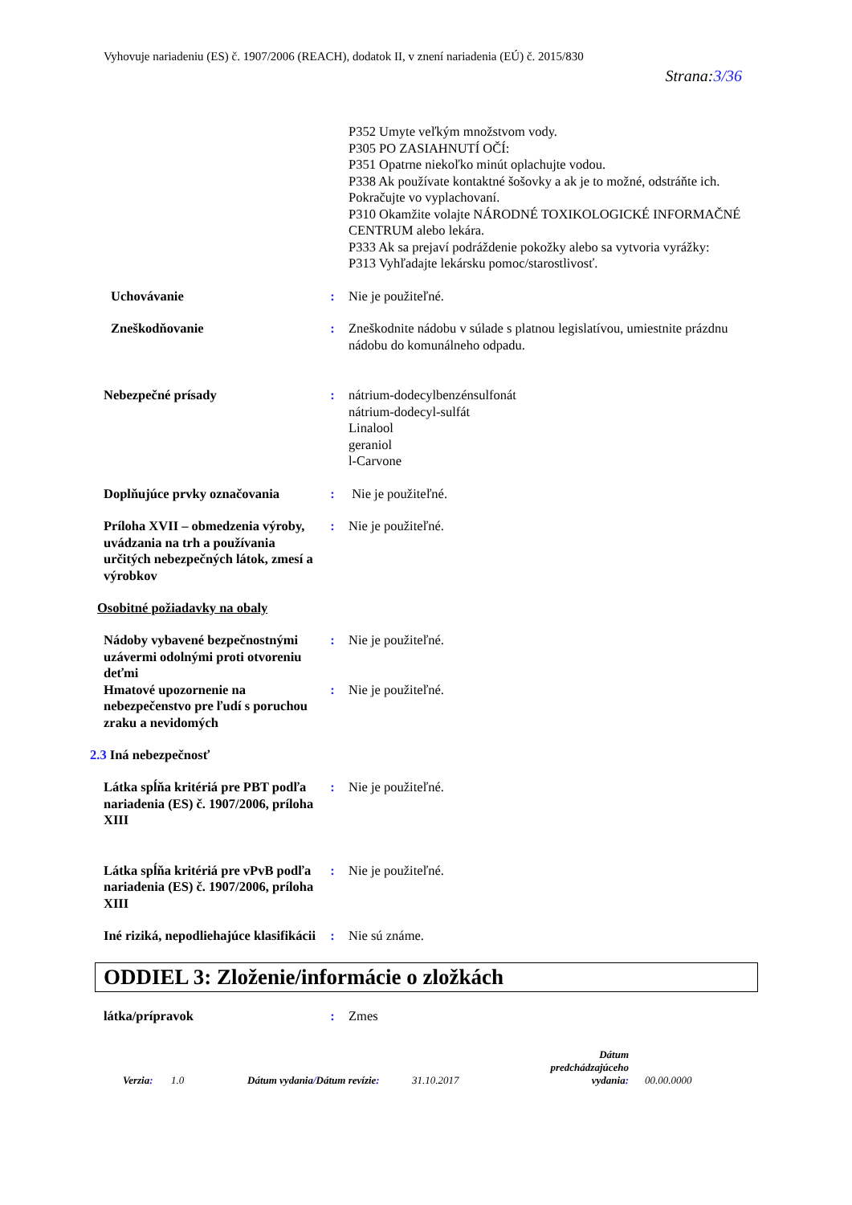Vyhovuje nariadeniu (ES) č. 1907/2006 (REACH), dodatok II, v znení nariadenia (EÚ) č. 2015/830
Strana:3/36
P352 Umyte veľkým množstvom vody.
P305 PO ZASIAHNUTÍ OČÍ:
P351 Opatrne niekoľko minút oplachujte vodou.
P338 Ak používate kontaktné šošovky a ak je to možné, odstráňte ich. Pokračujte vo vyplachovaní.
P310 Okamžite volajte NÁRODNÉ TOXIKOLOGICKÉ INFORMAČNÉ CENTRUM alebo lekára.
P333 Ak sa prejaví podráždenie pokožky alebo sa vytvoria vyrážky:
P313 Vyhľadajte lekársku pomoc/starostlivosť.
Uchovávanie : Nie je použiteľné.
Zneškodňovanie : Zneškodnite nádobu v súlade s platnou legislatívou, umiestnite prázdnu nádobu do komunálneho odpadu.
Nebezpečné prísady : nátrium-dodecylbenzénsulfonát
nátrium-dodecyl-sulfát
Linalool
geraniol
l-Carvone
Doplňujúce prvky označovania
: Nie je použiteľné.
Príloha XVII – obmedzenia výroby, uvádzania na trh a používania určitých nebezpečných látok, zmesí a výrobkov
: Nie je použiteľné.
Osobitné požiadavky na obaly
Nádoby vybavené bezpečnostnými uzávermi odolnými proti otvoreniu deťmi
: Nie je použiteľné.
Hmatové upozornenie na nebezpečenstvo pre ľudí s poruchou zraku a nevidomých
: Nie je použiteľné.
2.3 Iná nebezpečnosť
Látka spĺňa kritériá pre PBT podľa nariadenia (ES) č. 1907/2006, príloha XIII
: Nie je použiteľné.
Látka spĺňa kritériá pre vPvB podľa nariadenia (ES) č. 1907/2006, príloha XIII
: Nie je použiteľné.
Iné riziká, nepodliehajúce klasifikácii
: Nie sú známe.
ODDIEL 3: Zloženie/informácie o zložkách
látka/prípravok : Zmes
Verzia:
1.0
Dátum vydania/Dátum revízie:
31.10.2017
Dátum predchádzajúceho vydania:
00.00.0000